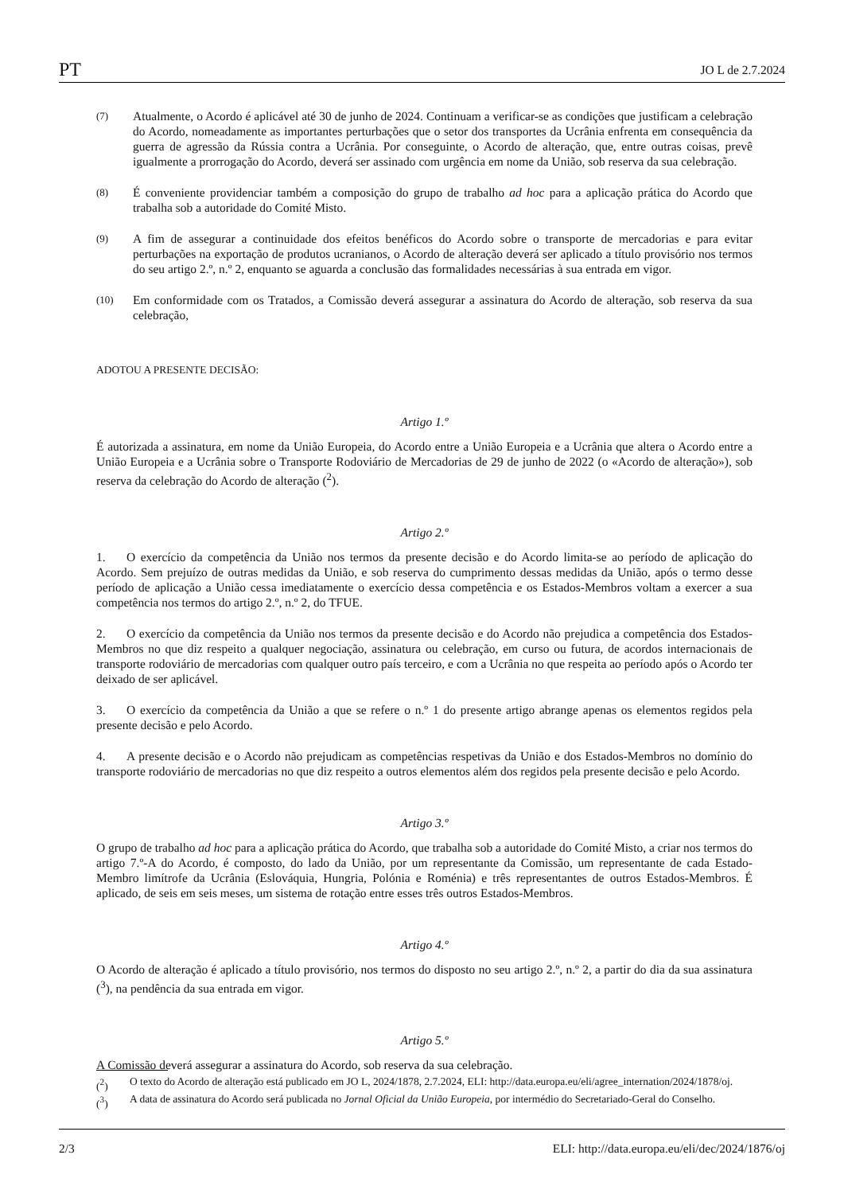PT JO L de 2.7.2024
(7) Atualmente, o Acordo é aplicável até 30 de junho de 2024. Continuam a verificar-se as condições que justificam a celebração do Acordo, nomeadamente as importantes perturbações que o setor dos transportes da Ucrânia enfrenta em consequência da guerra de agressão da Rússia contra a Ucrânia. Por conseguinte, o Acordo de alteração, que, entre outras coisas, prevê igualmente a prorrogação do Acordo, deverá ser assinado com urgência em nome da União, sob reserva da sua celebração.
(8) É conveniente providenciar também a composição do grupo de trabalho ad hoc para a aplicação prática do Acordo que trabalha sob a autoridade do Comité Misto.
(9) A fim de assegurar a continuidade dos efeitos benéficos do Acordo sobre o transporte de mercadorias e para evitar perturbações na exportação de produtos ucranianos, o Acordo de alteração deverá ser aplicado a título provisório nos termos do seu artigo 2.º, n.º 2, enquanto se aguarda a conclusão das formalidades necessárias à sua entrada em vigor.
(10) Em conformidade com os Tratados, a Comissão deverá assegurar a assinatura do Acordo de alteração, sob reserva da sua celebração,
ADOTOU A PRESENTE DECISÃO:
Artigo 1.º
É autorizada a assinatura, em nome da União Europeia, do Acordo entre a União Europeia e a Ucrânia que altera o Acordo entre a União Europeia e a Ucrânia sobre o Transporte Rodoviário de Mercadorias de 29 de junho de 2022 (o «Acordo de alteração»), sob reserva da celebração do Acordo de alteração (<sup>2</sup>).
Artigo 2.º
1. O exercício da competência da União nos termos da presente decisão e do Acordo limita-se ao período de aplicação do Acordo. Sem prejuízo de outras medidas da União, e sob reserva do cumprimento dessas medidas da União, após o termo desse período de aplicação a União cessa imediatamente o exercício dessa competência e os Estados-Membros voltam a exercer a sua competência nos termos do artigo 2.º, n.º 2, do TFUE.
2. O exercício da competência da União nos termos da presente decisão e do Acordo não prejudica a competência dos Estados-Membros no que diz respeito a qualquer negociação, assinatura ou celebração, em curso ou futura, de acordos internacionais de transporte rodoviário de mercadorias com qualquer outro país terceiro, e com a Ucrânia no que respeita ao período após o Acordo ter deixado de ser aplicável.
3. O exercício da competência da União a que se refere o n.º 1 do presente artigo abrange apenas os elementos regidos pela presente decisão e pelo Acordo.
4. A presente decisão e o Acordo não prejudicam as competências respetivas da União e dos Estados-Membros no domínio do transporte rodoviário de mercadorias no que diz respeito a outros elementos além dos regidos pela presente decisão e pelo Acordo.
Artigo 3.º
O grupo de trabalho ad hoc para a aplicação prática do Acordo, que trabalha sob a autoridade do Comité Misto, a criar nos termos do artigo 7.º-A do Acordo, é composto, do lado da União, por um representante da Comissão, um representante de cada Estado-Membro limítrofe da Ucrânia (Eslováquia, Hungria, Polónia e Roménia) e três representantes de outros Estados-Membros. É aplicado, de seis em seis meses, um sistema de rotação entre esses três outros Estados-Membros.
Artigo 4.º
O Acordo de alteração é aplicado a título provisório, nos termos do disposto no seu artigo 2.º, n.º 2, a partir do dia da sua assinatura (<sup>3</sup>), na pendência da sua entrada em vigor.
Artigo 5.º
A Comissão deverá assegurar a assinatura do Acordo, sob reserva da sua celebração.
(<sup>2</sup>) O texto do Acordo de alteração está publicado em JO L, 2024/1878, 2.7.2024, ELI: http://data.europa.eu/eli/agree_internation/2024/1878/oj.
(<sup>3</sup>) A data de assinatura do Acordo será publicada no Jornal Oficial da União Europeia, por intermédio do Secretariado-Geral do Conselho.
2/3 ELI: http://data.europa.eu/eli/dec/2024/1876/oj